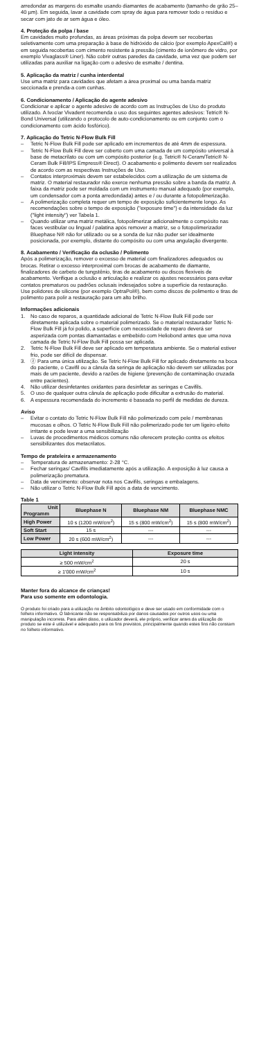arredondar as margens do esmalte usando diamantes de acabamento (tamanho de grão 25–40 µm). Em seguida, lavar a cavidade com spray de água para remover todo o resíduo e secar com jato de ar sem água e óleo.
4. Proteção da polpa / base
Em cavidades muito profundas, as áreas próximas da polpa devem ser recobertas seletivamente com uma preparação à base de hidróxido de cálcio (por exemplo ApexCal®) e em seguida recobertas com cimento resistente à pressão (cimento de ionômero de vidro, por exemplo Vivaglass® Liner). Não cobrir outras paredes da cavidade, uma vez que podem ser utilizadas para auxiliar na ligação com o adesivo de esmalte / dentina.
5. Aplicação da matriz / cunha interdental
Use uma matriz para cavidades que afetam a área proximal ou uma banda matriz seccionada e prenda-a com cunhas.
6. Condicionamento / Aplicação do agente adesivo
Condicionar e aplicar o agente adesivo de acordo com as Instruções de Uso do produto utilizado. A Ivoclar Vivadent recomenda o uso dos seguintes agentes adesivos: Tetric® N-Bond Universal (utilizando o protocolo de auto-condicionamento ou em conjunto com o condicionamento com ácido fosfórico).
7. Aplicação do Tetric N-Flow Bulk Fill
– Tetric N-Flow Bulk Fill pode ser aplicado em incrementos de até 4mm de espessura.
– Tetric N-Flow Bulk Fill deve ser coberto com uma camada de um compósito universal à base de metacrilato ou com um compósito posterior (e.g. Tetric® N-Ceram/Tetric® N-Ceram Bulk Fill/IPS Empress® Direct). O acabamento e polimento devem ser realizados de acordo com as respectivas Instruções de Uso.
– Contatos interproximais devem ser estabelecidos com a utilização de um sistema de matriz. O material restaurador não exerce nenhuma pressão sobre a banda da matriz. A faixa da matriz pode ser moldada com um instrumento manual adequado (por exemplo, um condensador com a ponta arredondada) antes e / ou durante a fotopolimerização.
– A polimerização completa requer um tempo de exposição suficientemente longo. As recomendações sobre o tempo de exposição ("exposure time") e da intensidade da luz ("light intensity") ver Tabela 1.
– Quando utilizar uma matriz metálica, fotopolimerizar adicionalmente o compósito nas faces vestibular ou lingual / palatina após remover a matriz, se o fotopolimerizador Bluephase N® não for utilizado ou se a sonda de luz não puder ser idealmente posicionada, por exemplo, distante do compósito ou com uma angulação divergente.
8. Acabamento / Verificação da oclusão / Polimento
Após a polimerização, remover o excesso de material com finalizadores adequados ou brocas. Retirar o excesso interproximal com brocas de acabamento de diamante, finalizadores de carbeto de tungstênio, tiras de acabamento ou discos flexíveis de acabamento. Verifique a oclusão e articulação e realizar os ajustes necessários para evitar contatos prematuros ou padrões oclusais indesejados sobre a superfície da restauração. Use polidores de silicone (por exemplo OptraPol®), bem como discos de polimento e tiras de polimento para polir a restauração para um alto brilho.
Informações adicionais
1. No caso de reparos, a quantidade adicional de Tetric N-Flow Bulk Fill pode ser diretamente aplicada sobre o material polimerizado. Se o material restaurador Tetric N-Flow Bulk Fill já foi polido, a superfície com necessidade de reparo deverá ser asperizada com pontas diamantadas e embebido com Heliobond antes que uma nova camada de Tetric N-Flow Bulk Fill possa ser aplicada.
2. Tetric N-Flow Bulk Fill deve ser aplicado em temperatura ambiente. Se o material estiver frio, pode ser difícil de dispensar.
3. ⓩ Para uma única utilização. Se Tetric N-Flow Bulk Fill for aplicado diretamente na boca do paciente, o Cavifil ou a cânula da seringa de aplicação não devem ser utilizadas por mais de um paciente, devido a razões de higiene (prevenção de contaminação cruzada entre pacientes).
4. Não utilizar desinfetantes oxidantes para desinfetar as seringas e Cavifils.
5. O uso de qualquer outra cânula de aplicação pode dificultar a extrusão do material.
6. A espessura recomendada do incremento é baseada no perfil de medidas de dureza.
Aviso
– Evitar o contato do Tetric N-Flow Bulk Fill não polimerizado com pele / membranas mucosas e olhos. O Tetric N-Flow Bulk Fill não polimerizado pode ter um ligeiro efeito irritante e pode levar a uma sensibilização
– Luvas de procedimentos médicos comuns não oferecem proteção contra os efeitos sensibilizantes dos metacrilatos.
Tempo de prateleira e armazenamento
– Temperatura de armazenamento: 2-28 °C.
– Fechar seringas/ Cavifils imediatamente após a utilização. A exposição à luz causa a polimerização prematura.
– Data de vencimento: observar nota nos Cavifils, seringas e embalagens.
– Não utilizar o Tetric N-Flow Bulk Fill após a data de vencimento.
Table 1
| Unit Programm | Bluephase N | Bluephase NM | Bluephase NMC |
| --- | --- | --- | --- |
| High Power | 10 s (1200 mW/cm<sup>2</sup>) | 15 s (800 mW/cm<sup>2</sup>) | 15 s (800 mW/cm<sup>2</sup>) |
| Soft Start | 15 s | --- | --- |
| Low Power | 20 s (600 mW/cm<sup>2</sup>) | --- | --- |
| Light intensity | Exposure time |
| --- | --- |
| ≥ 500 mW/cm<sup>2</sup> | 20 s |
| ≥ 1'000 mW/cm<sup>2</sup> | 10 s |
Manter fora do alcance de crianças!
Para uso somente em odontologia.
O produto foi criado para a utilização no âmbito odontológico e deve ser usado em conformidade com o folheto informativo. O fabricante não se responsabiliza por danos causados por outros usos ou uma manipulação incorreta. Para além disso, o utilizador deverá, ele próprio, verificar antes da utilização do produto se este é utilizável e adequado para os fins previstos, principalmente quando estes fins não constam no folheto informativo.